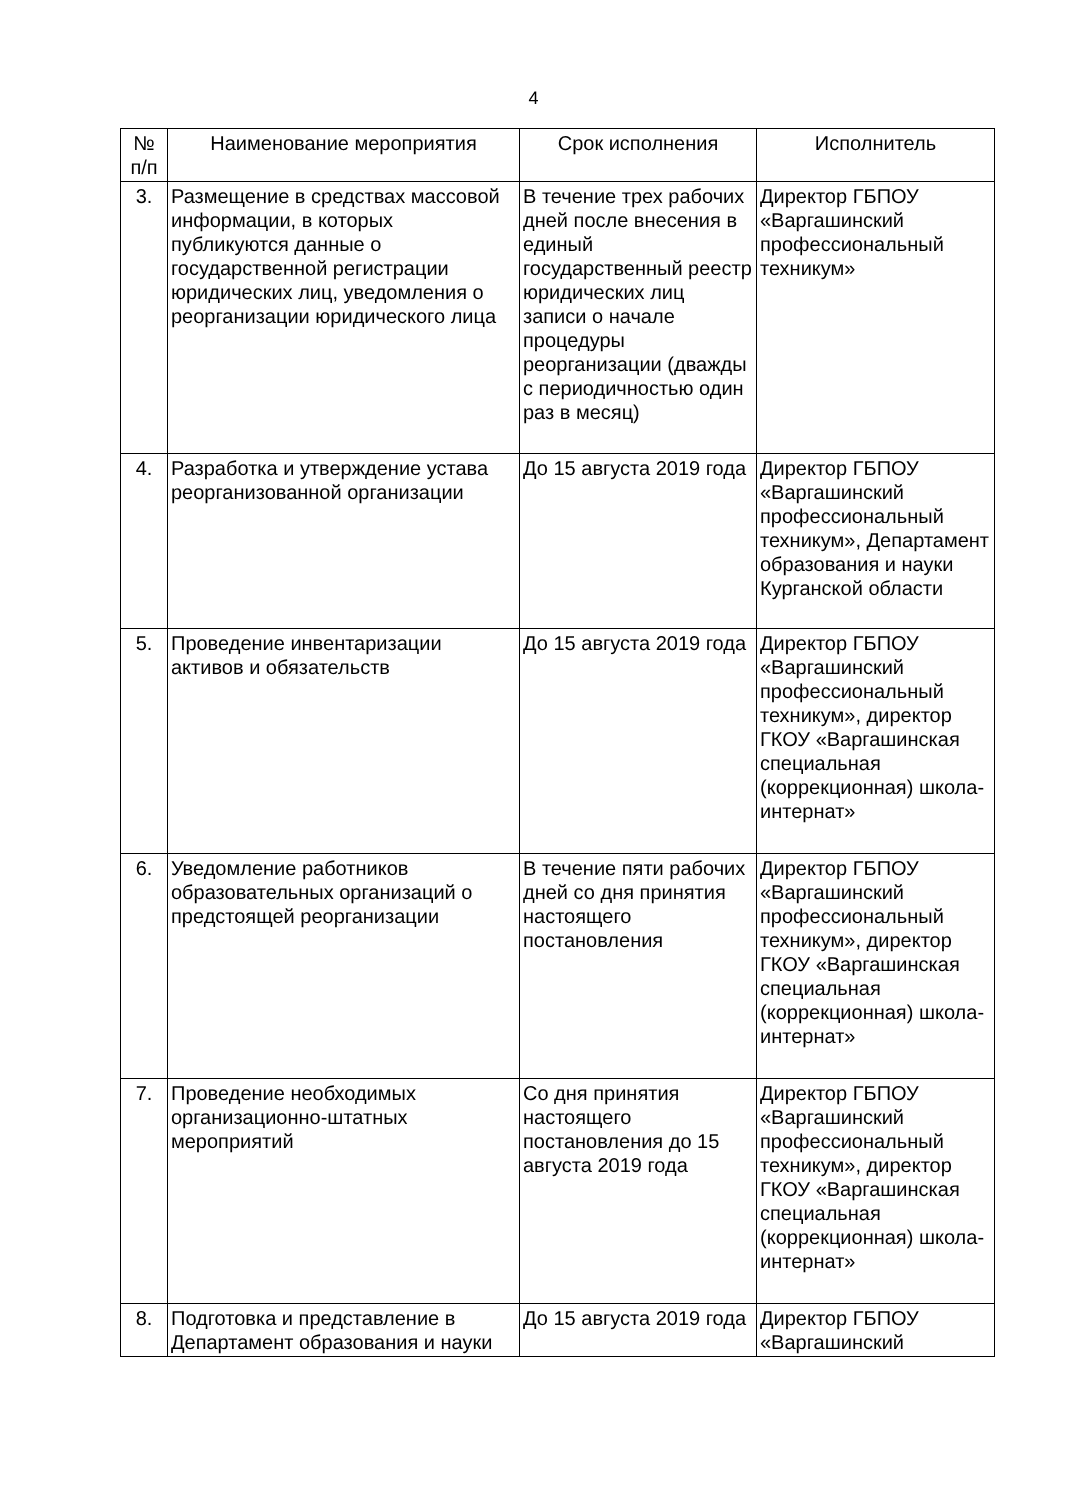4
| № п/п | Наименование мероприятия | Срок исполнения | Исполнитель |
| --- | --- | --- | --- |
| 3. | Размещение в средствах массовой информации, в которых публикуются данные о государственной регистрации юридических лиц, уведомления о реорганизации юридического лица | В течение трех рабочих дней после внесения в единый государственный реестр юридических лиц записи о начале процедуры реорганизации (дважды с периодичностью один раз в месяц) | Директор ГБПОУ «Варгашинский профессиональный техникум» |
| 4. | Разработка и утверждение устава реорганизованной организации | До 15 августа 2019 года | Директор ГБПОУ «Варгашинский профессиональный техникум», Департамент образования и науки Курганской области |
| 5. | Проведение инвентаризации активов и обязательств | До 15 августа 2019 года | Директор ГБПОУ «Варгашинский профессиональный техникум», директор ГКОУ «Варгашинская специальная (коррекционная) школа-интернат» |
| 6. | Уведомление работников образовательных организаций о предстоящей реорганизации | В течение пяти рабочих дней со дня принятия настоящего постановления | Директор ГБПОУ «Варгашинский профессиональный техникум», директор ГКОУ «Варгашинская специальная (коррекционная) школа-интернат» |
| 7. | Проведение необходимых организационно-штатных мероприятий | Со дня принятия настоящего постановления до 15 августа 2019 года | Директор ГБПОУ «Варгашинский профессиональный техникум», директор ГКОУ «Варгашинская специальная (коррекционная) школа-интернат» |
| 8. | Подготовка и представление в Департамент образования и науки | До 15 августа 2019 года | Директор ГБПОУ «Варгашинский |